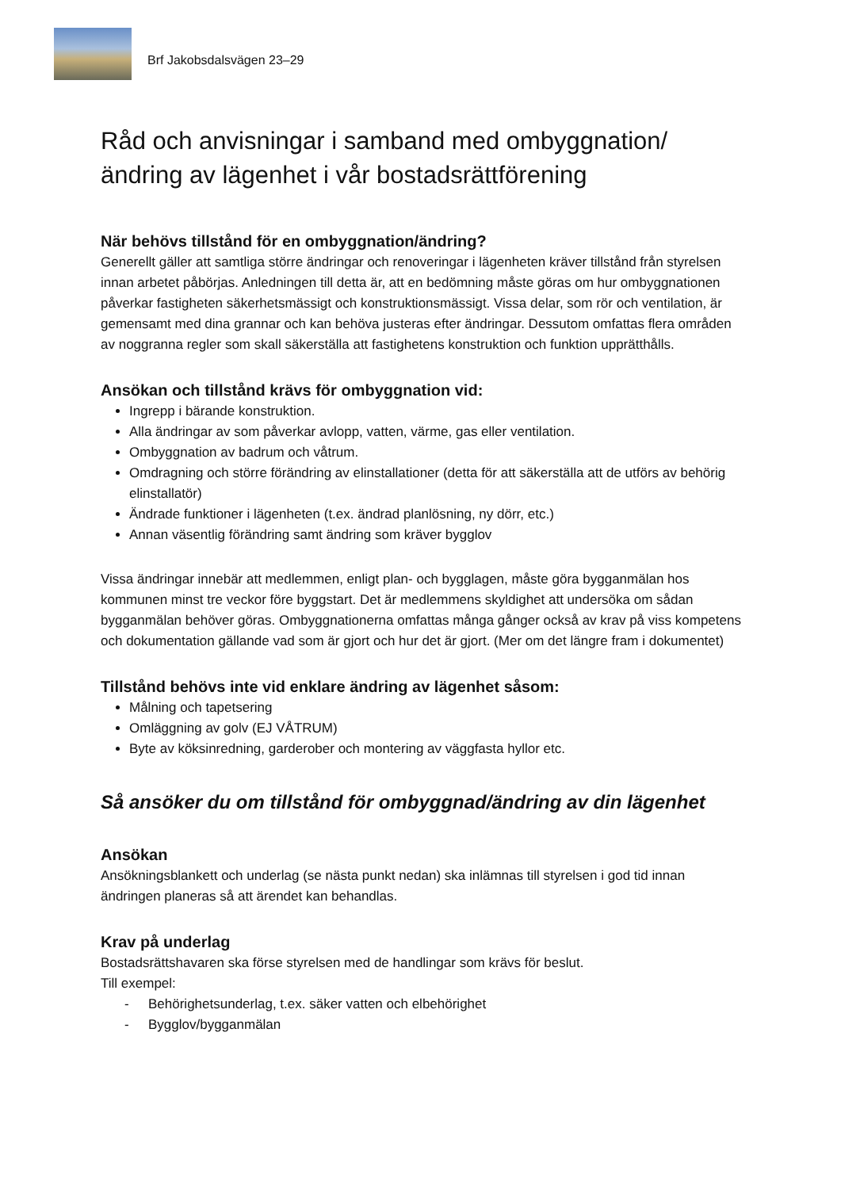Brf Jakobsdalsvägen 23–29
Råd och anvisningar i samband med ombyggnation/ändring av lägenhet i vår bostadsrättförening
När behövs tillstånd för en ombyggnation/ändring?
Generellt gäller att samtliga större ändringar och renoveringar i lägenheten kräver tillstånd från styrelsen innan arbetet påbörjas. Anledningen till detta är, att en bedömning måste göras om hur ombyggnationen påverkar fastigheten säkerhetsmässigt och konstruktionsmässigt. Vissa delar, som rör och ventilation, är gemensamt med dina grannar och kan behöva justeras efter ändringar. Dessutom omfattas flera områden av noggranna regler som skall säkerställa att fastighetens konstruktion och funktion upprätthålls.
Ansökan och tillstånd krävs för ombyggnation vid:
Ingrepp i bärande konstruktion.
Alla ändringar av som påverkar avlopp, vatten, värme, gas eller ventilation.
Ombyggnation av badrum och våtrum.
Omdragning och större förändring av elinstallationer (detta för att säkerställa att de utförs av behörig elinstallatör)
Ändrade funktioner i lägenheten (t.ex. ändrad planlösning, ny dörr, etc.)
Annan väsentlig förändring samt ändring som kräver bygglov
Vissa ändringar innebär att medlemmen, enligt plan- och bygglagen, måste göra bygganmälan hos kommunen minst tre veckor före byggstart. Det är medlemmens skyldighet att undersöka om sådan bygganmälan behöver göras. Ombyggnationerna omfattas många gånger också av krav på viss kompetens och dokumentation gällande vad som är gjort och hur det är gjort. (Mer om det längre fram i dokumentet)
Tillstånd behövs inte vid enklare ändring av lägenhet såsom:
Målning och tapetsering
Omläggning av golv (EJ VÅTRUM)
Byte av köksinredning, garderober och montering av väggfasta hyllor etc.
Så ansöker du om tillstånd för ombyggnad/ändring av din lägenhet
Ansökan
Ansökningsblankett och underlag (se nästa punkt nedan) ska inlämnas till styrelsen i god tid innan ändringen planeras så att ärendet kan behandlas.
Krav på underlag
Bostadsrättshavaren ska förse styrelsen med de handlingar som krävs för beslut.
Till exempel:
- Behörighetsunderlag, t.ex. säker vatten och elbehörighet
- Bygglov/bygganmälan